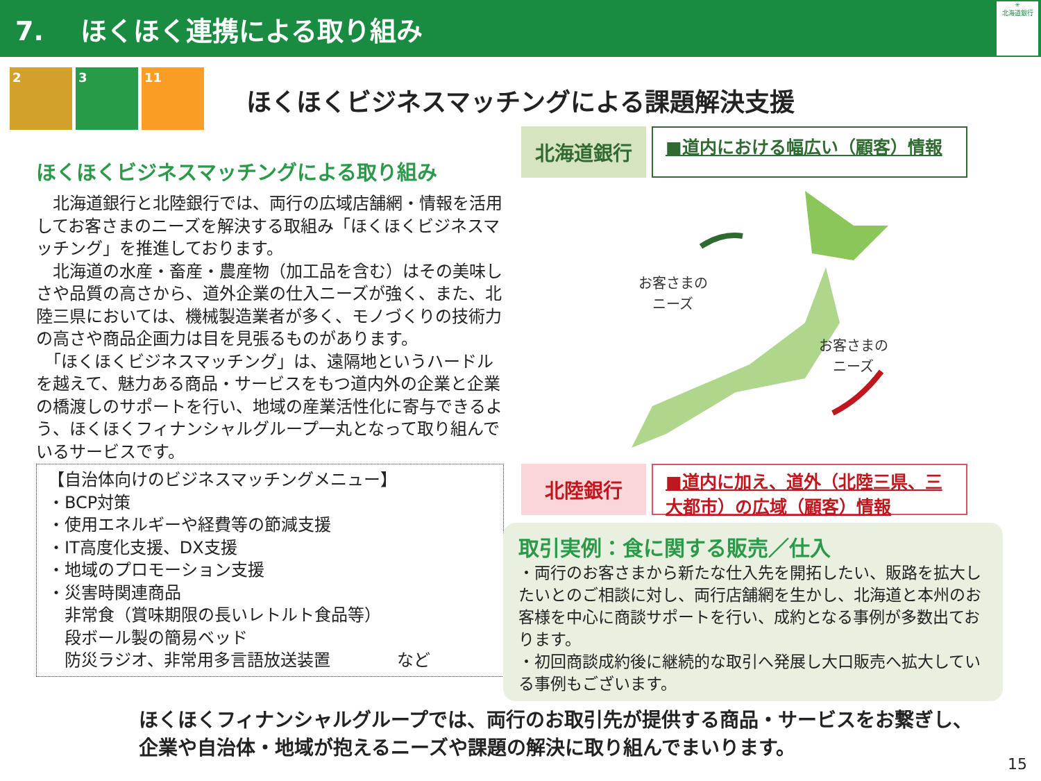7. ほくほく連携による取り組み
✳
北海道銀行
2 3 11
ほくほくビジネスマッチングによる課題解決支援
ほくほくビジネスマッチングによる取り組み
　北海道銀行と北陸銀行では、両行の広域店舗網・情報を活用してお客さまのニーズを解決する取組み「ほくほくビジネスマッチング」を推進しております。
　北海道の水産・畜産・農産物（加工品を含む）はその美味しさや品質の高さから、道外企業の仕入ニーズが強く、また、北陸三県においては、機械製造業者が多く、モノづくりの技術力の高さや商品企画力は目を見張るものがあります。
　「ほくほくビジネスマッチング」は、遠隔地というハードルを越えて、魅力ある商品・サービスをもつ道内外の企業と企業の橋渡しのサポートを行い、地域の産業活性化に寄与できるよう、ほくほくフィナンシャルグループ一丸となって取り組んでいるサービスです。
【自治体向けのビジネスマッチングメニュー】
・BCP対策
・使用エネルギーや経費等の節減支援
・IT高度化支援、DX支援
・地域のプロモーション支援
・災害時関連商品
　非常食（賞味期限の長いレトルト食品等）
　段ボール製の簡易ベッド
　防災ラジオ、非常用多言語放送装置　　　　など
北海道銀行
■道内における幅広い（顧客）情報
お客さまの
ニーズ
お客さまの
ニーズ
北陸銀行
■道内に加え、道外（北陸三県、三大都市）の広域（顧客）情報
取引実例：食に関する販売／仕入
・両行のお客さまから新たな仕入先を開拓したい、販路を拡大したいとのご相談に対し、両行店舗網を生かし、北海道と本州のお客様を中心に商談サポートを行い、成約となる事例が多数出ております。
・初回商談成約後に継続的な取引へ発展し大口販売へ拡大している事例もございます。
ほくほくフィナンシャルグループでは、両行のお取引先が提供する商品・サービスをお繋ぎし、
企業や自治体・地域が抱えるニーズや課題の解決に取り組んでまいります。
15